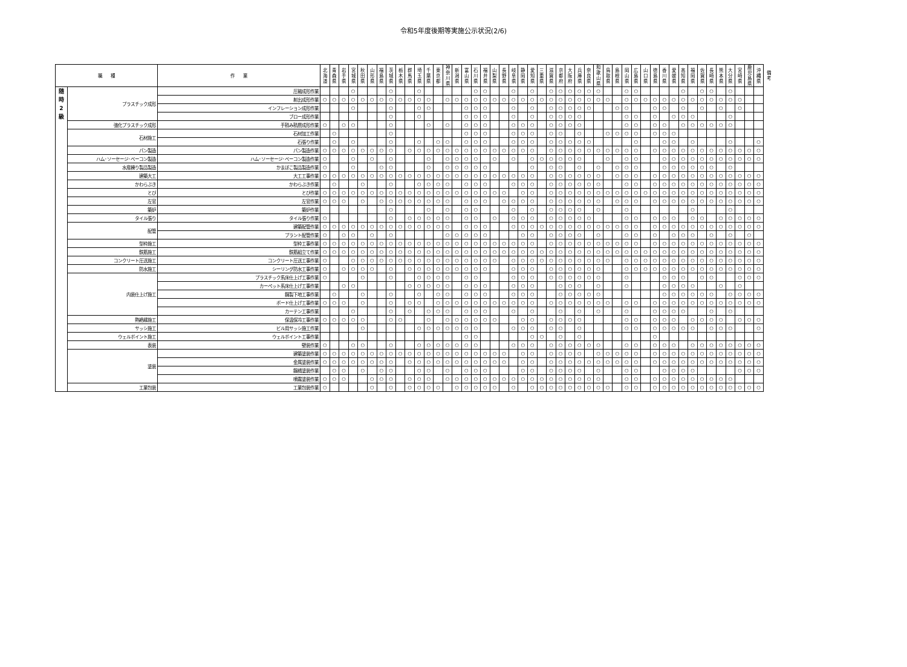令和5年度後期等実施公示状況(2/6)
| 職 種 | | 作 業 | 北 海 道 | 青 森 県 | 岩 手 県 | 宮 城 県 | 秋 田 県 | 山 形 県 | 福 島 県 | 茨 城 県 | 栃 木 県 | 群 馬 県 | 埼 玉 県 | 千 葉 県 | 東 京 都 | 神 奈 川 県 | 新 潟 県 | 富 山 県 | 石 川 県 | 福 井 県 | 山 梨 県 | 長 野 県 | 岐 阜 県 | 静 岡 県 | 愛 知 県 | 三 重 県 | 滋 賀 県 | 京 都 府 | 大 阪 府 | 兵 庫 県 | 奈 良 県 | 和 歌 山 県 | 鳥 取 県 | 島 根 県 | 岡 山 県 | 広 島 県 | 山 口 県 | 徳 島 県 | 香 川 県 | 愛 媛 県 | 高 知 県 | 福 岡 県 | 佐 賀 県 | 長 崎 県 | 熊 本 県 | 大 分 県 | 宮 崎 県 | 鹿 児 島 県 | 沖 縄 県 | 備考 |
| --- | --- | --- | --- | --- | --- | --- | --- | --- | --- | --- | --- | --- | --- | --- | --- | --- | --- | --- | --- | --- | --- | --- | --- | --- | --- | --- | --- | --- | --- | --- | --- | --- | --- | --- | --- | --- | --- | --- | --- | --- | --- | --- | --- | --- | --- | --- | --- | --- | --- | --- |
| 随 時 2 級 | プラスチック成形 | 圧縮成形作業 | | | | ○ | | | | ○ | | | ○ | | | | | | ○ | ○ | | | ○ | | ○ | | ○ | ○ | ○ | ○ | ○ | ○ | | | ○ | ○ | | | | | ○ | | ○ | ○ | | ○ | | | | |
| | | 射出成形作業 | ○ | ○ | ○ | ○ | ○ | ○ | ○ | ○ | ○ | ○ | ○ | ○ | | ○ | ○ | ○ | ○ | ○ | ○ | ○ | ○ | ○ | ○ | ○ | ○ | ○ | ○ | ○ | ○ | ○ | ○ | | ○ | ○ | ○ | ○ | ○ | ○ | ○ | ○ | ○ | ○ | ○ | ○ | ○ | | | |
| | | インフレーション成形作業 | | | | ○ | | | | ○ | | | ○ | ○ | | | | ○ | ○ | ○ | | | ○ | | ○ | | ○ | ○ | ○ | ○ | ○ | | | ○ | ○ | | | ○ | ○ | | ○ | | ○ | | ○ | | ○ | | | |
| | | ブロー成形作業 | | | | | | | | ○ | | | ○ | | | | | ○ | ○ | ○ | | | ○ | | ○ | | ○ | ○ | ○ | ○ | | | | | ○ | ○ | | ○ | | ○ | ○ | ○ | | | | ○ | | | | |
| | 強化プラスチック成形 | 手積み積層成形作業 | ○ | | ○ | ○ | | | | ○ | | | | ○ | | ○ | | ○ | ○ | ○ | | | ○ | ○ | ○ | | ○ | ○ | ○ | ○ | | | | | ○ | ○ | | ○ | ○ | | ○ | ○ | ○ | ○ | ○ | ○ | | | | |
| | 石材施工 | 石材加工作業 | | ○ | | | | | | ○ | | | | | | | | ○ | ○ | ○ | | | ○ | ○ | ○ | | ○ | ○ | | ○ | | | ○ | ○ | ○ | ○ | | ○ | ○ | ○ | | | | | | | | | | |
| | | 石張り作業 | | ○ | | ○ | | | | ○ | | | ○ | | ○ | ○ | | ○ | ○ | ○ | | | ○ | ○ | ○ | | ○ | ○ | ○ | ○ | ○ | | | | | ○ | | | ○ | ○ | | ○ | | | | ○ | | | ○ | |
| | パン製造 | パン製造作業 | ○ | ○ | ○ | ○ | ○ | ○ | ○ | ○ | | ○ | ○ | ○ | ○ | ○ | ○ | ○ | ○ | ○ | ○ | ○ | ○ | ○ | ○ | | ○ | ○ | ○ | ○ | ○ | ○ | ○ | ○ | ○ | ○ | | ○ | ○ | ○ | ○ | ○ | ○ | ○ | ○ | ○ | ○ | ○ | ○ | |
| | ハム･ソーセージ･ベーコン製造 | ハム･ソーセージ･ベーコン製造作業 | ○ | | | ○ | | ○ | | ○ | | | | ○ | | ○ | ○ | ○ | ○ | | ○ | | ○ | | ○ | ○ | ○ | ○ | ○ | ○ | | | ○ | | ○ | ○ | | | ○ | ○ | ○ | ○ | ○ | ○ | ○ | ○ | ○ | ○ | ○ | |
| | 水産練り製品製造 | かまぼこ製品製造作業 | ○ | | | ○ | | | ○ | ○ | | | | ○ | | ○ | ○ | ○ | ○ | ○ | | | | | ○ | | ○ | ○ | | ○ | | ○ | | ○ | ○ | ○ | | | ○ | ○ | ○ | ○ | ○ | ○ | | ○ | | | | |
| | 建築大工 | 大工工事作業 | ○ | ○ | ○ | ○ | ○ | ○ | ○ | ○ | ○ | ○ | ○ | ○ | ○ | ○ | ○ | ○ | ○ | ○ | ○ | ○ | ○ | ○ | ○ | | ○ | ○ | ○ | ○ | ○ | ○ | | ○ | ○ | ○ | | ○ | ○ | ○ | ○ | ○ | ○ | ○ | ○ | ○ | ○ | ○ | ○ | |
| | かわらぶき | かわらぶき作業 | | ○ | | | ○ | | | ○ | | | ○ | ○ | ○ | ○ | | ○ | ○ | ○ | | | ○ | ○ | ○ | | ○ | ○ | ○ | ○ | ○ | ○ | | | ○ | ○ | | ○ | ○ | ○ | ○ | ○ | ○ | ○ | ○ | ○ | ○ | ○ | ○ | |
| | とび | とび作業 | ○ | ○ | ○ | ○ | ○ | ○ | ○ | ○ | ○ | ○ | ○ | ○ | ○ | ○ | ○ | ○ | ○ | ○ | ○ | ○ | | ○ | ○ | | ○ | ○ | ○ | ○ | ○ | ○ | ○ | ○ | ○ | ○ | ○ | ○ | ○ | ○ | ○ | ○ | ○ | ○ | ○ | ○ | ○ | ○ | ○ | |
| | 左官 | 左官作業 | ○ | ○ | ○ | | ○ | | ○ | ○ | ○ | ○ | ○ | ○ | ○ | ○ | | ○ | ○ | ○ | | ○ | ○ | ○ | ○ | | ○ | ○ | ○ | ○ | ○ | ○ | | ○ | ○ | ○ | | ○ | ○ | ○ | ○ | ○ | ○ | ○ | ○ | ○ | ○ | ○ | ○ | |
| | 築炉 | 築炉作業 | | | | | | | | ○ | | | | ○ | | ○ | | ○ | ○ | | | | ○ | | ○ | | ○ | ○ | ○ | ○ | | ○ | | | ○ | | | | | | | ○ | | | | ○ | | | | |
| | タイル張り | タイル張り作業 | ○ | | | | | | | ○ | | ○ | ○ | ○ | ○ | ○ | | ○ | ○ | | ○ | | ○ | ○ | ○ | | ○ | ○ | ○ | ○ | ○ | | | | ○ | ○ | | ○ | ○ | ○ | | ○ | ○ | | ○ | ○ | ○ | ○ | ○ | |
| | 配管 | 建築配管作業 | ○ | ○ | ○ | ○ | ○ | ○ | ○ | ○ | ○ | ○ | ○ | ○ | ○ | ○ | | ○ | ○ | ○ | | | ○ | ○ | ○ | ○ | ○ | ○ | ○ | ○ | ○ | ○ | ○ | ○ | ○ | ○ | | ○ | ○ | ○ | ○ | ○ | ○ | ○ | ○ | ○ | ○ | ○ | ○ | |
| | | プラント配管作業 | ○ | | ○ | ○ | | ○ | | ○ | | | | | | ○ | ○ | ○ | ○ | ○ | | | | ○ | ○ | | ○ | ○ | ○ | ○ | | ○ | | | ○ | ○ | | ○ | | ○ | ○ | ○ | | ○ | | ○ | | ○ | | |
| | 型枠施工 | 型枠工事作業 | ○ | ○ | ○ | ○ | ○ | ○ | ○ | ○ | ○ | ○ | ○ | ○ | ○ | ○ | ○ | ○ | ○ | ○ | ○ | ○ | ○ | ○ | ○ | | ○ | ○ | ○ | ○ | ○ | ○ | ○ | ○ | ○ | ○ | | ○ | ○ | ○ | ○ | ○ | ○ | ○ | ○ | ○ | ○ | ○ | ○ | |
| | 鉄筋施工 | 鉄筋組立て作業 | ○ | ○ | ○ | ○ | ○ | ○ | ○ | ○ | ○ | ○ | ○ | ○ | ○ | ○ | ○ | ○ | ○ | ○ | ○ | ○ | ○ | ○ | ○ | ○ | ○ | ○ | ○ | ○ | ○ | ○ | ○ | ○ | ○ | ○ | ○ | ○ | ○ | ○ | ○ | ○ | ○ | ○ | ○ | ○ | ○ | ○ | ○ | |
| | コンクリート圧送施工 | コンクリート圧送工事作業 | ○ | | | ○ | ○ | ○ | ○ | ○ | ○ | ○ | ○ | ○ | ○ | ○ | ○ | ○ | ○ | ○ | ○ | | ○ | ○ | ○ | ○ | ○ | ○ | ○ | ○ | ○ | ○ | ○ | | ○ | ○ | ○ | ○ | ○ | ○ | ○ | ○ | ○ | ○ | ○ | ○ | ○ | ○ | ○ | |
| | 防水施工 | シーリング防水工事作業 | ○ | | ○ | ○ | ○ | ○ | | ○ | | ○ | ○ | ○ | ○ | ○ | ○ | ○ | ○ | ○ | | | ○ | ○ | ○ | | ○ | ○ | ○ | ○ | ○ | ○ | | | ○ | ○ | ○ | ○ | ○ | ○ | ○ | ○ | ○ | ○ | ○ | ○ | ○ | ○ | ○ | |
| | 内装仕上げ施工 | プラスチック系床仕上げ工事作業 | ○ | | | | ○ | | | ○ | | | ○ | ○ | ○ | ○ | | ○ | ○ | | | | ○ | ○ | ○ | | ○ | ○ | ○ | ○ | ○ | ○ | | | ○ | | | | ○ | ○ | ○ | | ○ | ○ | | | ○ | ○ | ○ | |
| | | カーペット系床仕上げ工事作業 | | | ○ | ○ | | | | | | ○ | ○ | ○ | ○ | ○ | | ○ | ○ | ○ | | | ○ | ○ | ○ | | | ○ | ○ | ○ | | ○ | | | ○ | | | | ○ | ○ | ○ | ○ | | | ○ | | ○ | | | |
| | | 鋼製下地工事作業 | | ○ | | | ○ | | | ○ | | | ○ | | ○ | ○ | | ○ | ○ | ○ | | | ○ | ○ | ○ | | | ○ | ○ | ○ | ○ | ○ | | | | | | | ○ | ○ | ○ | ○ | ○ | ○ | | ○ | ○ | ○ | ○ | |
| | | ボード仕上げ工事作業 | ○ | ○ | ○ | | ○ | | | ○ | | ○ | ○ | | ○ | ○ | ○ | ○ | ○ | ○ | ○ | ○ | ○ | ○ | ○ | | ○ | ○ | ○ | ○ | ○ | ○ | ○ | | ○ | ○ | | ○ | ○ | ○ | ○ | ○ | ○ | ○ | ○ | ○ | ○ | ○ | ○ | |
| | | カーテン工事作業 | | | | ○ | | | | ○ | | ○ | | ○ | ○ | ○ | | ○ | ○ | ○ | | | ○ | | ○ | | | ○ | | ○ | | ○ | | | ○ | | | ○ | ○ | ○ | ○ | | | ○ | | ○ | | | | |
| | 熱絶縁施工 | 保温保冷工事作業 | ○ | ○ | ○ | ○ | ○ | | | ○ | ○ | | | ○ | | ○ | ○ | ○ | ○ | ○ | ○ | | | ○ | ○ | | ○ | ○ | ○ | ○ | | | | | ○ | ○ | | ○ | ○ | ○ | | ○ | ○ | ○ | ○ | | ○ | ○ | ○ | |
| | サッシ施工 | ビル用サッシ施工作業 | | | | | ○ | | | | | | ○ | ○ | ○ | ○ | ○ | ○ | ○ | | | | ○ | ○ | ○ | | ○ | ○ | | ○ | | | | | ○ | ○ | | ○ | ○ | ○ | ○ | ○ | | ○ | ○ | ○ | | | ○ | |
| | ウェルポイント施工 | ウェルポイント工事作業 | | | | | | | | | | | | | | | | ○ | ○ | | | | | | ○ | ○ | | ○ | | ○ | | | | | | | | ○ | | | | | | | | | | | | |
| | 表装 | 壁装作業 | ○ | | | ○ | ○ | | | ○ | | | ○ | ○ | ○ | ○ | ○ | ○ | ○ | | | | ○ | ○ | ○ | | ○ | ○ | ○ | ○ | ○ | ○ | | | ○ | ○ | | ○ | ○ | ○ | | ○ | ○ | ○ | ○ | ○ | ○ | ○ | ○ | |
| | 塗装 | 建築塗装作業 | ○ | ○ | ○ | ○ | ○ | ○ | ○ | ○ | ○ | ○ | ○ | ○ | ○ | ○ | ○ | ○ | ○ | ○ | ○ | ○ | | ○ | ○ | | ○ | ○ | ○ | ○ | | ○ | ○ | ○ | ○ | ○ | | ○ | ○ | ○ | ○ | ○ | ○ | ○ | ○ | ○ | ○ | ○ | ○ | |
| | | 金属塗装作業 | ○ | ○ | ○ | ○ | ○ | ○ | ○ | ○ | | ○ | ○ | ○ | ○ | ○ | ○ | ○ | ○ | ○ | ○ | ○ | | ○ | ○ | | ○ | ○ | ○ | ○ | ○ | ○ | ○ | ○ | ○ | ○ | | ○ | ○ | ○ | ○ | ○ | ○ | ○ | ○ | ○ | ○ | ○ | ○ | |
| | | 鋼橋塗装作業 | | ○ | ○ | | ○ | | ○ | ○ | | | ○ | ○ | | ○ | | ○ | ○ | ○ | | | | ○ | ○ | | ○ | ○ | ○ | ○ | | ○ | | | ○ | ○ | | | ○ | ○ | ○ | ○ | | | | | ○ | ○ | ○ | |
| | | 噴霧塗装作業 | ○ | ○ | ○ | | | ○ | ○ | ○ | | ○ | ○ | ○ | | ○ | ○ | ○ | ○ | ○ | ○ | ○ | ○ | ○ | ○ | ○ | ○ | ○ | ○ | ○ | ○ | ○ | | | ○ | ○ | | ○ | ○ | ○ | ○ | ○ | ○ | ○ | ○ | ○ | | | | |
| | 工業包装 | 工業包装作業 | ○ | | | | | ○ | | ○ | | ○ | ○ | ○ | ○ | | ○ | ○ | ○ | ○ | ○ | | ○ | | ○ | ○ | ○ | ○ | ○ | ○ | ○ | ○ | ○ | | ○ | ○ | | ○ | ○ | ○ | ○ | ○ | ○ | ○ | ○ | ○ | ○ | ○ | ○ | |